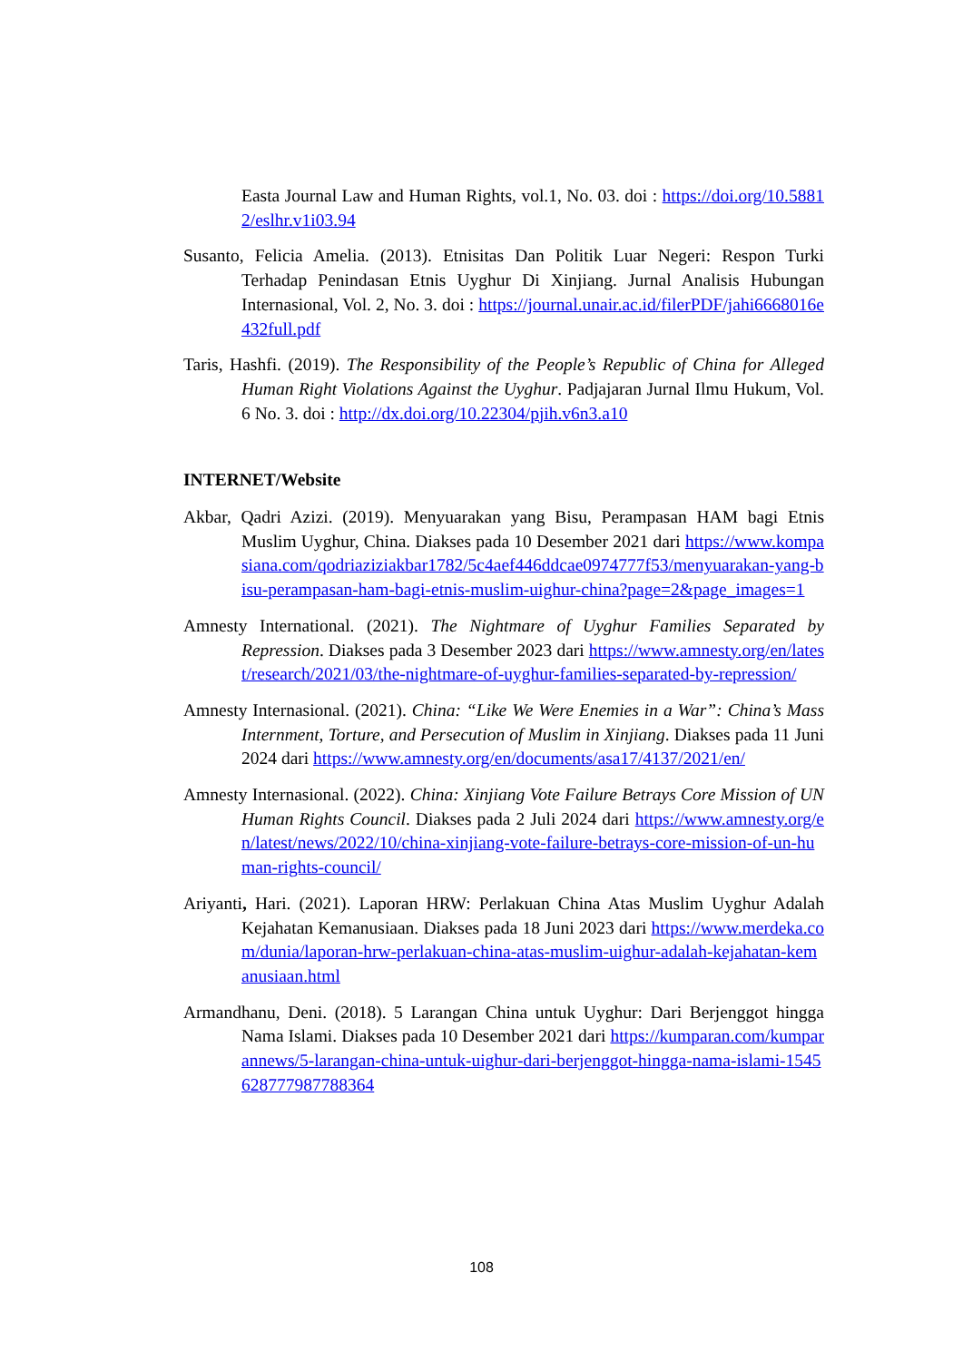Easta Journal Law and Human Rights, vol.1, No. 03. doi : https://doi.org/10.58812/eslhr.v1i03.94
Susanto, Felicia Amelia. (2013). Etnisitas Dan Politik Luar Negeri: Respon Turki Terhadap Penindasan Etnis Uyghur Di Xinjiang. Jurnal Analisis Hubungan Internasional, Vol. 2, No. 3. doi : https://journal.unair.ac.id/filerPDF/jahi6668016e432full.pdf
Taris, Hashfi. (2019). The Responsibility of the People’s Republic of China for Alleged Human Right Violations Against the Uyghur. Padjajaran Jurnal Ilmu Hukum, Vol. 6 No. 3. doi : http://dx.doi.org/10.22304/pjih.v6n3.a10
INTERNET/Website
Akbar, Qadri Azizi. (2019). Menyuarakan yang Bisu, Perampasan HAM bagi Etnis Muslim Uyghur, China. Diakses pada 10 Desember 2021 dari https://www.kompasiana.com/qodriaziziakbar1782/5c4aef446ddcae0974777f53/menyuarakan-yang-bisu-perampasan-ham-bagi-etnis-muslim-uighur-china?page=2&page_images=1
Amnesty International. (2021). The Nightmare of Uyghur Families Separated by Repression. Diakses pada 3 Desember 2023 dari https://www.amnesty.org/en/latest/research/2021/03/the-nightmare-of-uyghur-families-separated-by-repression/
Amnesty Internasional. (2021). China: “Like We Were Enemies in a War”: China’s Mass Internment, Torture, and Persecution of Muslim in Xinjiang. Diakses pada 11 Juni 2024 dari https://www.amnesty.org/en/documents/asa17/4137/2021/en/
Amnesty Internasional. (2022). China: Xinjiang Vote Failure Betrays Core Mission of UN Human Rights Council. Diakses pada 2 Juli 2024 dari https://www.amnesty.org/en/latest/news/2022/10/china-xinjiang-vote-failure-betrays-core-mission-of-un-human-rights-council/
Ariyanti, Hari. (2021). Laporan HRW: Perlakuan China Atas Muslim Uyghur Adalah Kejahatan Kemanusiaan. Diakses pada 18 Juni 2023 dari https://www.merdeka.com/dunia/laporan-hrw-perlakuan-china-atas-muslim-uighur-adalah-kejahatan-kemanusiaan.html
Armandhanu, Deni. (2018). 5 Larangan China untuk Uyghur: Dari Berjenggot hingga Nama Islami. Diakses pada 10 Desember 2021 dari https://kumparan.com/kumparannews/5-larangan-china-untuk-uighur-dari-berjenggot-hingga-nama-islami-1545628777987788364
108